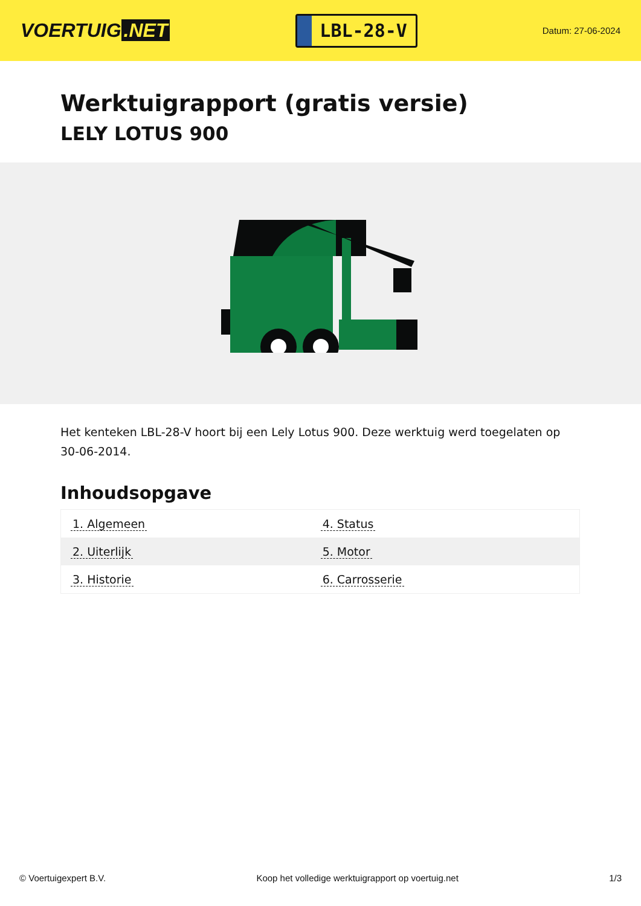VOERTUIG.NET
LBL-28-V
Datum: 27-06-2024
Werktuigrapport (gratis versie)
LELY LOTUS 900
Het kenteken LBL-28-V hoort bij een Lely Lotus 900. Deze werktuig werd toegelaten op 30-06-2014.
Inhoudsopgave
| 1. Algemeen | 4. Status |
| 2. Uiterlijk | 5. Motor |
| 3. Historie | 6. Carrosserie |
© Voertuigexpert B.V. Koop het volledige werktuigrapport op voertuig.net 1/3